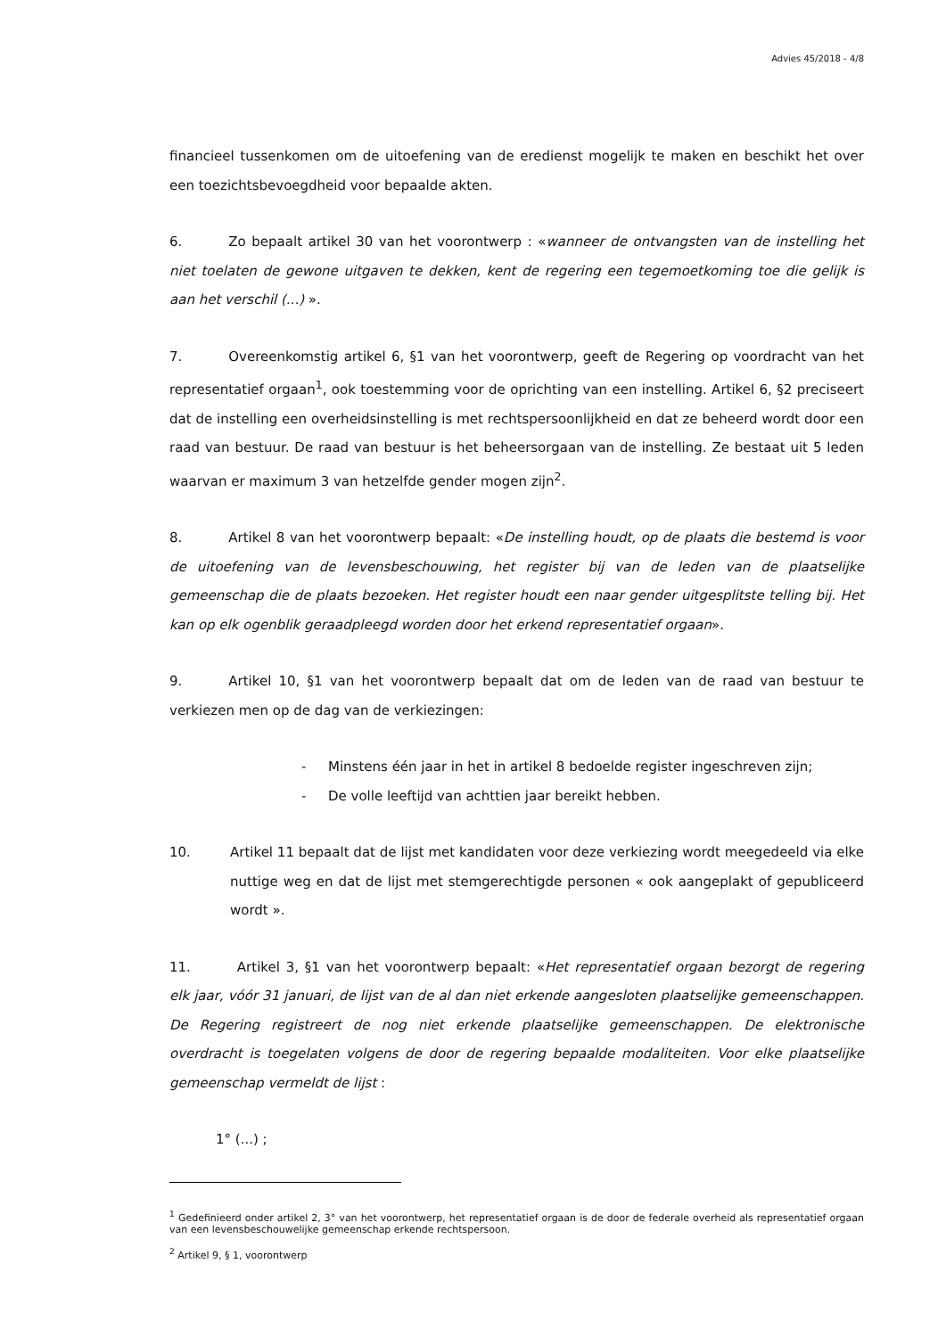Advies 45/2018 - 4/8
financieel tussenkomen om de uitoefening van de eredienst mogelijk te maken en beschikt het over een toezichtsbevoegdheid voor bepaalde akten.
6. Zo bepaalt artikel 30 van het voorontwerp : «wanneer de ontvangsten van de instelling het niet toelaten de gewone uitgaven te dekken, kent de regering een tegemoetkoming toe die gelijk is aan het verschil (...) ».
7. Overeenkomstig artikel 6, §1 van het voorontwerp, geeft de Regering op voordracht van het representatief orgaan<sup>1</sup>, ook toestemming voor de oprichting van een instelling. Artikel 6, §2 preciseert dat de instelling een overheidsinstelling is met rechtspersoonlijkheid en dat ze beheerd wordt door een raad van bestuur. De raad van bestuur is het beheersorgaan van de instelling. Ze bestaat uit 5 leden waarvan er maximum 3 van hetzelfde gender mogen zijn<sup>2</sup>.
8. Artikel 8 van het voorontwerp bepaalt: «De instelling houdt, op de plaats die bestemd is voor de uitoefening van de levensbeschouwing, het register bij van de leden van de plaatselijke gemeenschap die de plaats bezoeken. Het register houdt een naar gender uitgesplitste telling bij. Het kan op elk ogenblik geraadpleegd worden door het erkend representatief orgaan».
9. Artikel 10, §1 van het voorontwerp bepaalt dat om de leden van de raad van bestuur te verkiezen men op de dag van de verkiezingen:
- Minstens één jaar in het in artikel 8 bedoelde register ingeschreven zijn;
- De volle leeftijd van achttien jaar bereikt hebben.
10. Artikel 11 bepaalt dat de lijst met kandidaten voor deze verkiezing wordt meegedeeld via elke nuttige weg en dat de lijst met stemgerechtigde personen « ook aangeplakt of gepubliceerd wordt ».
11. Artikel 3, §1 van het voorontwerp bepaalt: «Het representatief orgaan bezorgt de regering elk jaar, vóór 31 januari, de lijst van de al dan niet erkende aangesloten plaatselijke gemeenschappen. De Regering registreert de nog niet erkende plaatselijke gemeenschappen. De elektronische overdracht is toegelaten volgens de door de regering bepaalde modaliteiten. Voor elke plaatselijke gemeenschap vermeldt de lijst :
1° (...) ;
<sup>1</sup> Gedefinieerd onder artikel 2, 3° van het voorontwerp, het representatief orgaan is de door de federale overheid als representatief orgaan van een levensbeschouwelijke gemeenschap erkende rechtspersoon.
<sup>2</sup> Artikel 9, § 1, voorontwerp